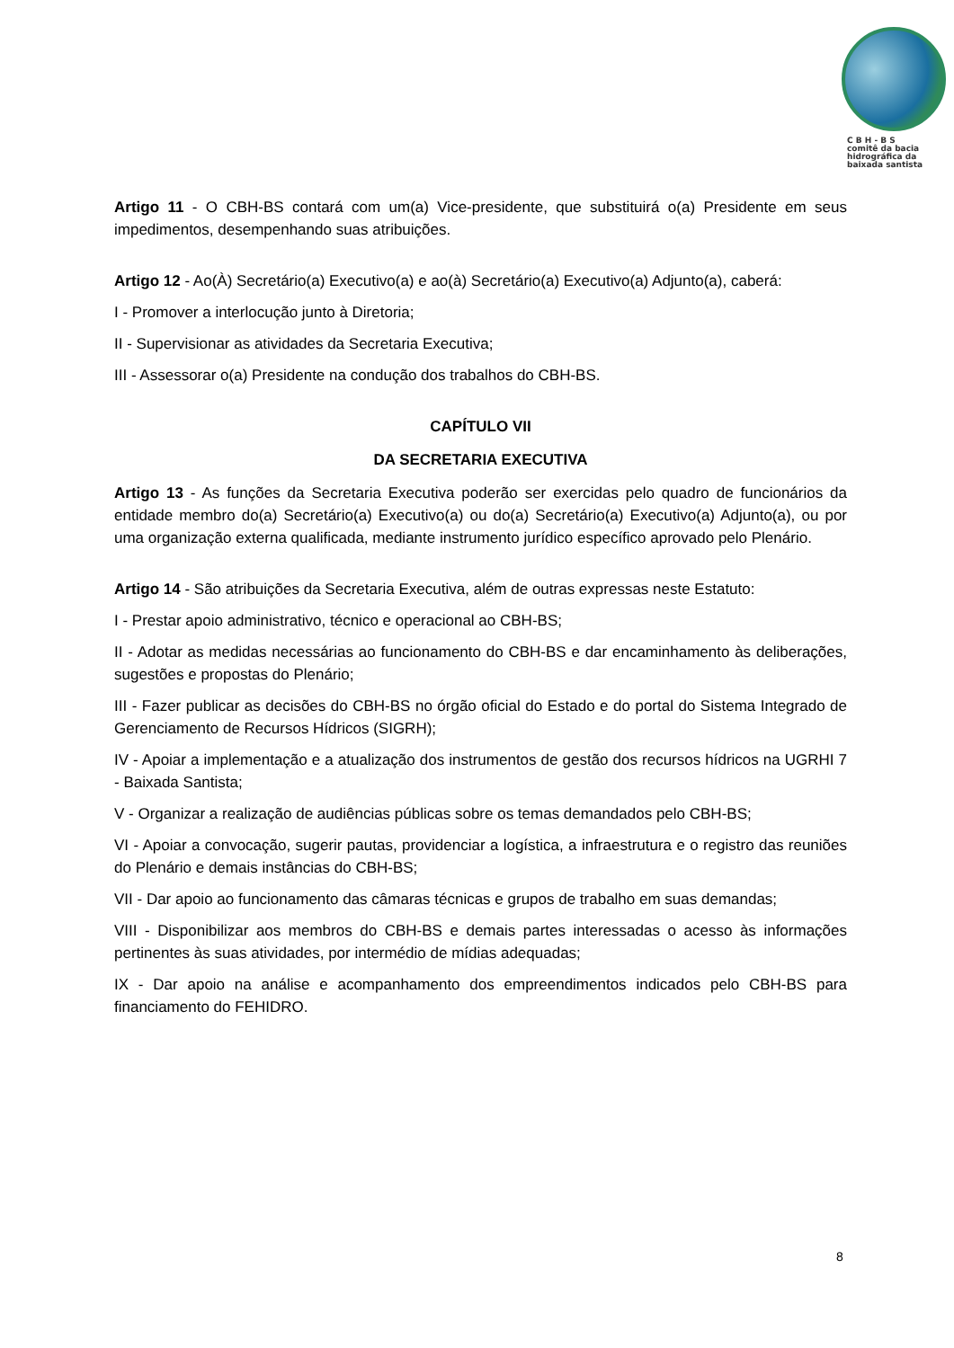C B H - B S
comitê da bacia
hidrográfica da
baixada santista
Artigo 11 - O CBH-BS contará com um(a) Vice-presidente, que substituirá o(a) Presidente em seus impedimentos, desempenhando suas atribuições.
Artigo 12 - Ao(À) Secretário(a) Executivo(a) e ao(à) Secretário(a) Executivo(a) Adjunto(a), caberá:
I - Promover a interlocução junto à Diretoria;
II - Supervisionar as atividades da Secretaria Executiva;
III - Assessorar o(a) Presidente na condução dos trabalhos do CBH-BS.
CAPÍTULO VII
DA SECRETARIA EXECUTIVA
Artigo 13 - As funções da Secretaria Executiva poderão ser exercidas pelo quadro de funcionários da entidade membro do(a) Secretário(a) Executivo(a) ou do(a) Secretário(a) Executivo(a) Adjunto(a), ou por uma organização externa qualificada, mediante instrumento jurídico específico aprovado pelo Plenário.
Artigo 14 - São atribuições da Secretaria Executiva, além de outras expressas neste Estatuto:
I - Prestar apoio administrativo, técnico e operacional ao CBH-BS;
II - Adotar as medidas necessárias ao funcionamento do CBH-BS e dar encaminhamento às deliberações, sugestões e propostas do Plenário;
III - Fazer publicar as decisões do CBH-BS no órgão oficial do Estado e do portal do Sistema Integrado de Gerenciamento de Recursos Hídricos (SIGRH);
IV - Apoiar a implementação e a atualização dos instrumentos de gestão dos recursos hídricos na UGRHI 7 - Baixada Santista;
V - Organizar a realização de audiências públicas sobre os temas demandados pelo CBH-BS;
VI - Apoiar a convocação, sugerir pautas, providenciar a logística, a infraestrutura e o registro das reuniões do Plenário e demais instâncias do CBH-BS;
VII - Dar apoio ao funcionamento das câmaras técnicas e grupos de trabalho em suas demandas;
VIII - Disponibilizar aos membros do CBH-BS e demais partes interessadas o acesso às informações pertinentes às suas atividades, por intermédio de mídias adequadas;
IX - Dar apoio na análise e acompanhamento dos empreendimentos indicados pelo CBH-BS para financiamento do FEHIDRO.
8